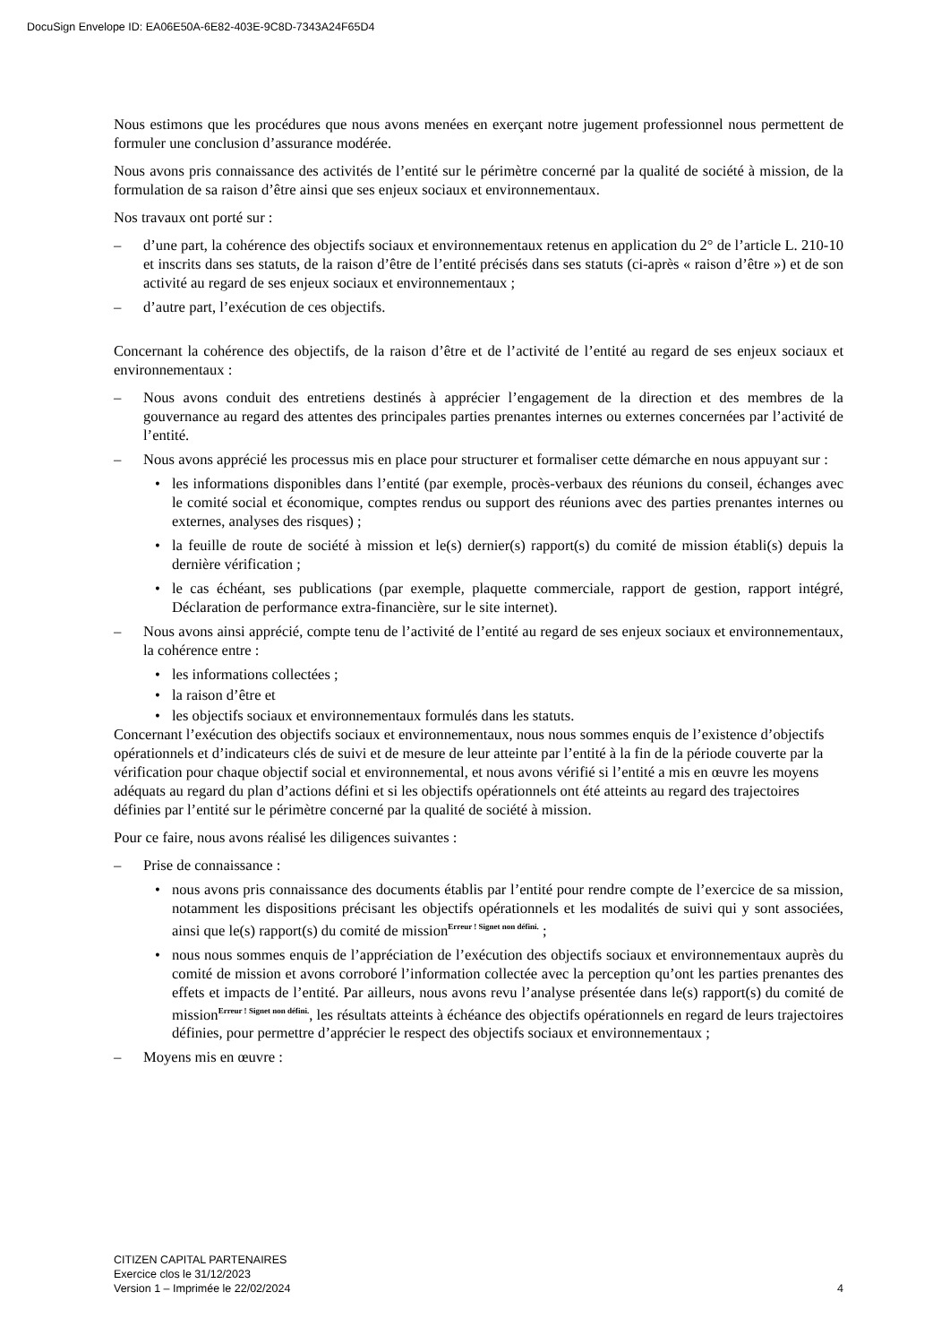DocuSign Envelope ID: EA06E50A-6E82-403E-9C8D-7343A24F65D4
Nous estimons que les procédures que nous avons menées en exerçant notre jugement professionnel nous permettent de formuler une conclusion d’assurance modérée.
Nous avons pris connaissance des activités de l’entité sur le périmètre concerné par la qualité de société à mission, de la formulation de sa raison d’être ainsi que ses enjeux sociaux et environnementaux.
Nos travaux ont porté sur :
– d’une part, la cohérence des objectifs sociaux et environnementaux retenus en application du 2° de l’article L. 210-10 et inscrits dans ses statuts, de la raison d’être de l’entité précisés dans ses statuts (ci-après « raison d’être ») et de son activité au regard de ses enjeux sociaux et environnementaux ;
– d’autre part, l’exécution de ces objectifs.
Concernant la cohérence des objectifs, de la raison d’être et de l’activité de l’entité au regard de ses enjeux sociaux et environnementaux :
– Nous avons conduit des entretiens destinés à apprécier l’engagement de la direction et des membres de la gouvernance au regard des attentes des principales parties prenantes internes ou externes concernées par l’activité de l’entité.
– Nous avons apprécié les processus mis en place pour structurer et formaliser cette démarche en nous appuyant sur :
• les informations disponibles dans l’entité (par exemple, procès-verbaux des réunions du conseil, échanges avec le comité social et économique, comptes rendus ou support des réunions avec des parties prenantes internes ou externes, analyses des risques) ;
• la feuille de route de société à mission et le(s) dernier(s) rapport(s) du comité de mission établi(s) depuis la dernière vérification ;
• le cas échéant, ses publications (par exemple, plaquette commerciale, rapport de gestion, rapport intégré, Déclaration de performance extra-financière, sur le site internet).
– Nous avons ainsi apprécié, compte tenu de l’activité de l’entité au regard de ses enjeux sociaux et environnementaux, la cohérence entre :
• les informations collectées ;
• la raison d’être et
• les objectifs sociaux et environnementaux formulés dans les statuts.
Concernant l’exécution des objectifs sociaux et environnementaux, nous nous sommes enquis de l’existence d’objectifs opérationnels et d’indicateurs clés de suivi et de mesure de leur atteinte par l’entité à la fin de la période couverte par la vérification pour chaque objectif social et environnemental, et nous avons vérifié si l’entité a mis en œuvre les moyens adéquats au regard du plan d’actions défini et si les objectifs opérationnels ont été atteints au regard des trajectoires définies par l’entité sur le périmètre concerné par la qualité de société à mission.
Pour ce faire, nous avons réalisé les diligences suivantes :
– Prise de connaissance :
• nous avons pris connaissance des documents établis par l’entité pour rendre compte de l’exercice de sa mission, notamment les dispositions précisant les objectifs opérationnels et les modalités de suivi qui y sont associées, ainsi que le(s) rapport(s) du comité de mission<sup>Erreur ! Signet non défini.</sup> ;
• nous nous sommes enquis de l’appréciation de l’exécution des objectifs sociaux et environnementaux auprès du comité de mission et avons corroboré l’information collectée avec la perception qu’ont les parties prenantes des effets et impacts de l’entité. Par ailleurs, nous avons revu l’analyse présentée dans le(s) rapport(s) du comité de mission<sup>Erreur ! Signet non défini.</sup>, les résultats atteints à échéance des objectifs opérationnels en regard de leurs trajectoires définies, pour permettre d’apprécier le respect des objectifs sociaux et environnementaux ;
– Moyens mis en œuvre :
CITIZEN CAPITAL PARTENAIRES
Exercice clos le 31/12/2023
Version 1 – Imprimée le 22/02/2024 4